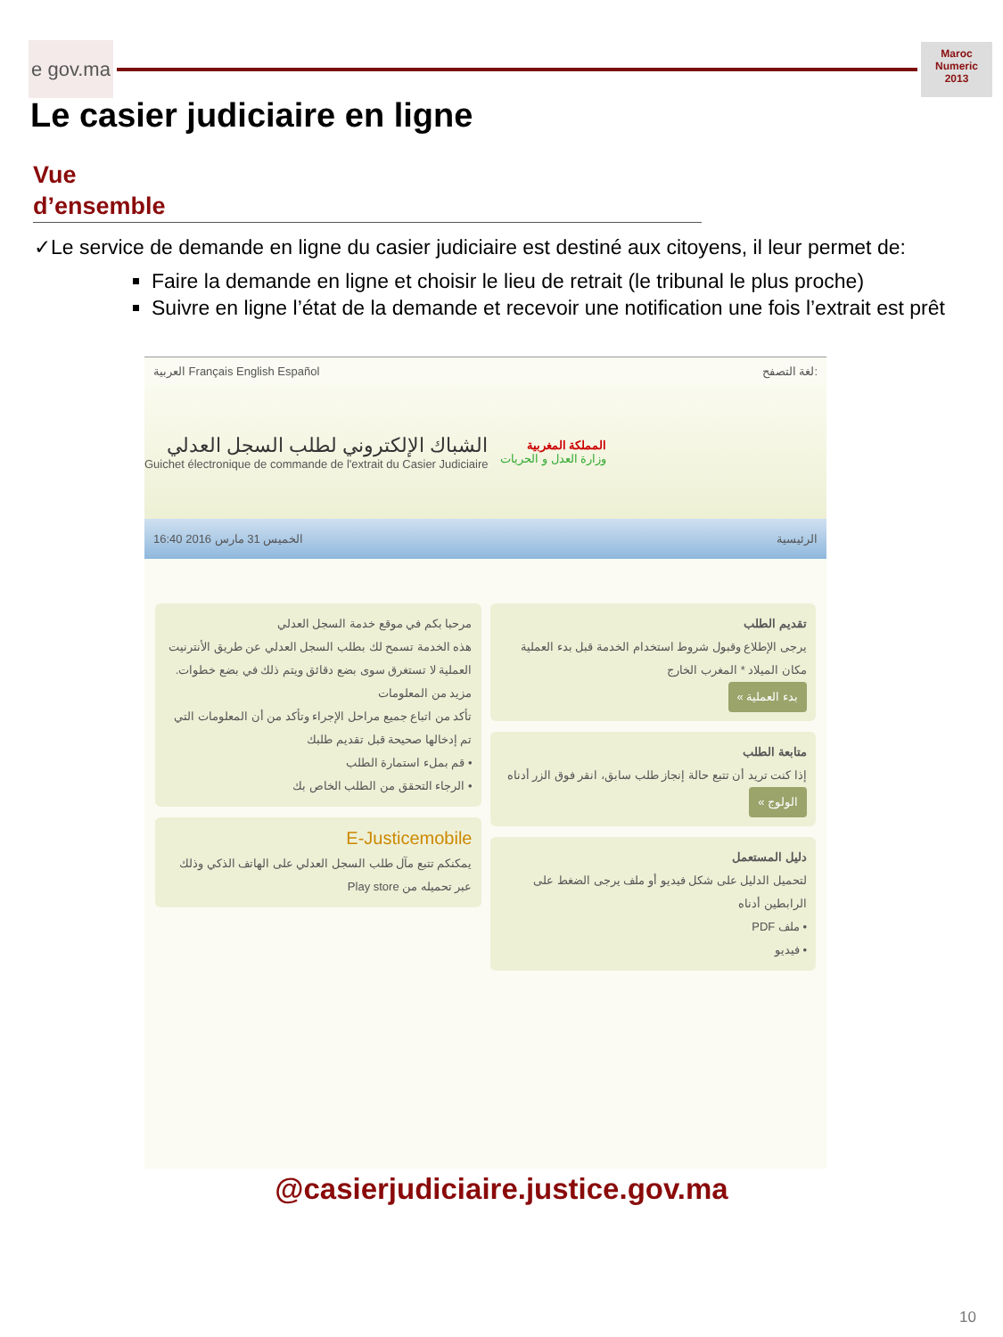e gov.ma
Maroc
Numeric
2013
Le casier judiciaire en ligne
Vue
d’ensemble
✓Le service de demande en ligne du casier judiciaire est destiné aux citoyens, il leur permet de:
Faire la demande en ligne et choisir le lieu de retrait (le tribunal le plus proche)
Suivre en ligne l’état de la demande et recevoir une notification une fois l’extrait est prêt
العربية Français English Español لغة التصفح:
المملكة المغربية
وزارة العدل و الحريات
الشباك الإلكتروني لطلب السجل العدلي
Guichet électronique de commande de l'extrait du Casier Judiciaire
الخميس 31 مارس 2016 16:40 الرئيسية
تقديم الطلب
يرجى الإطلاع وقبول شروط استخدام الخدمة قبل بدء العملية
مكان الميلاد * المغرب الخارج
بدء العملية »
متابعة الطلب
إذا كنت تريد أن تتبع حالة إنجاز طلب سابق، انقر فوق الزر أدناه
الولوج »
دليل المستعمل
لتحميل الدليل على شكل فيديو أو ملف يرجى الضغط على الرابطين أدناه
• ملف PDF
• فيديو
مرحبا بكم في موقع خدمة السجل العدلي
هذه الخدمة تسمح لك بطلب السجل العدلي عن طريق الأنترنيت
العملية لا تستغرق سوى بضع دقائق ويتم ذلك في بضع خطوات. مزيد من المعلومات
تأكد من اتباع جميع مراحل الإجراء وتأكد من أن المعلومات التي تم إدخالها صحيحة قبل تقديم طلبك
• قم بملء استمارة الطلب
• الرجاء التحقق من الطلب الخاص بك
E-Justicemobile
يمكنكم تتبع مآل طلب السجل العدلي على الهاتف الذكي وذلك عبر تحميله من Play store
@casierjudiciaire.justice.gov.ma
10